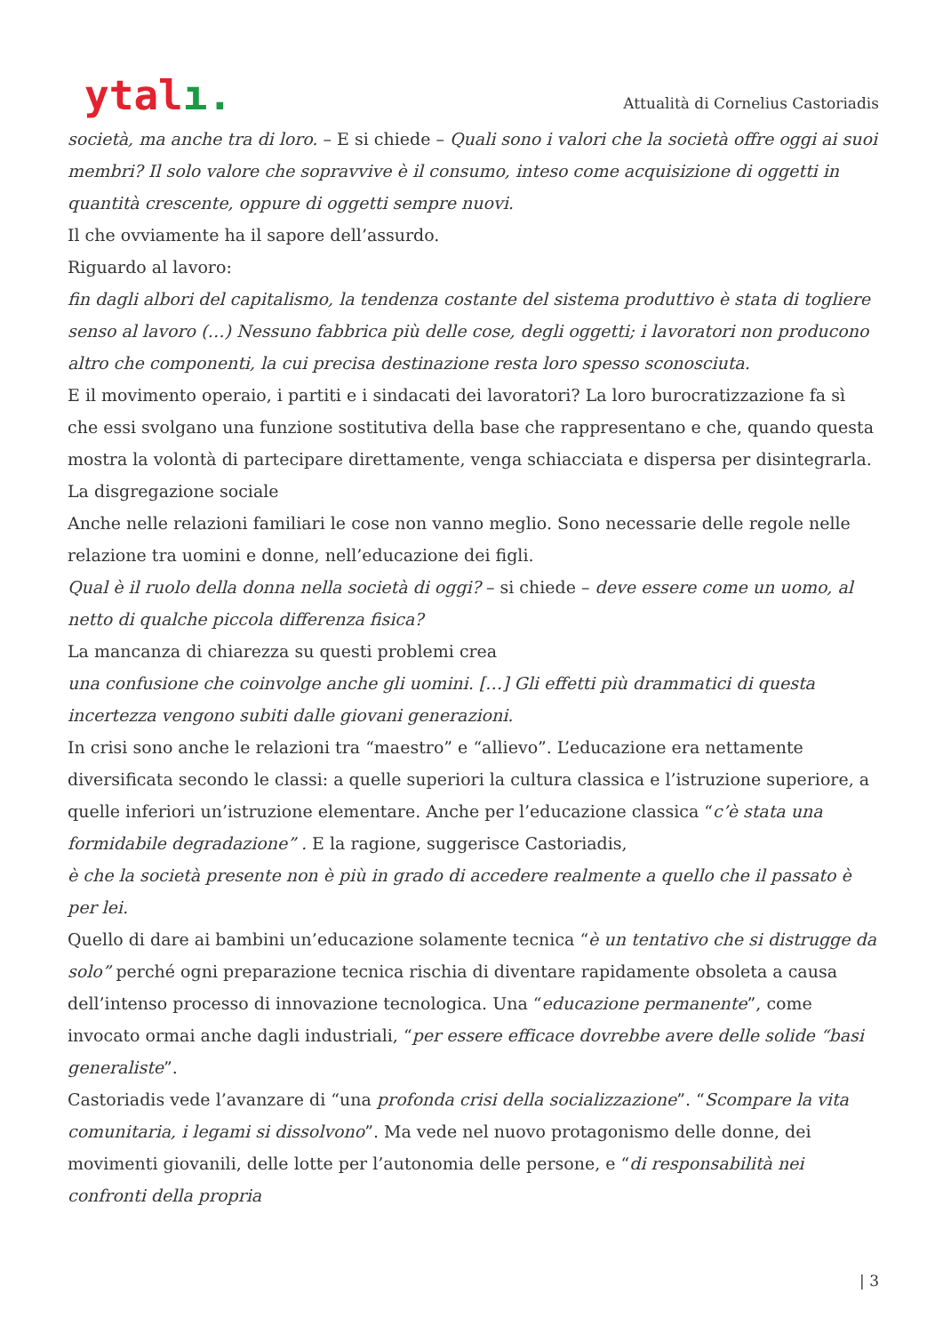ytalı.
Attualità di Cornelius Castoriadis
società, ma anche tra di loro. – E si chiede – Quali sono i valori che la società offre oggi ai suoi membri? Il solo valore che sopravvive è il consumo, inteso come acquisizione di oggetti in quantità crescente, oppure di oggetti sempre nuovi.
Il che ovviamente ha il sapore dell’assurdo.
Riguardo al lavoro:
fin dagli albori del capitalismo, la tendenza costante del sistema produttivo è stata di togliere senso al lavoro (…) Nessuno fabbrica più delle cose, degli oggetti; i lavoratori non producono altro che componenti, la cui precisa destinazione resta loro spesso sconosciuta.
E il movimento operaio, i partiti e i sindacati dei lavoratori? La loro burocratizzazione fa sì che essi svolgano una funzione sostitutiva della base che rappresentano e che, quando questa mostra la volontà di partecipare direttamente, venga schiacciata e dispersa per disintegrarla.
La disgregazione sociale
Anche nelle relazioni familiari le cose non vanno meglio. Sono necessarie delle regole nelle relazione tra uomini e donne, nell’educazione dei figli.
Qual è il ruolo della donna nella società di oggi? – si chiede – deve essere come un uomo, al netto di qualche piccola differenza fisica?
La mancanza di chiarezza su questi problemi crea
una confusione che coinvolge anche gli uomini. […] Gli effetti più drammatici di questa incertezza vengono subiti dalle giovani generazioni.
In crisi sono anche le relazioni tra “maestro” e “allievo”. L’educazione era nettamente diversificata secondo le classi: a quelle superiori la cultura classica e l’istruzione superiore, a quelle inferiori un’istruzione elementare. Anche per l’educazione classica “c’è stata una formidabile degradazione” . E la ragione, suggerisce Castoriadis,
è che la società presente non è più in grado di accedere realmente a quello che il passato è per lei.
Quello di dare ai bambini un’educazione solamente tecnica “è un tentativo che si distrugge da solo” perché ogni preparazione tecnica rischia di diventare rapidamente obsoleta a causa dell’intenso processo di innovazione tecnologica. Una “educazione permanente”, come invocato ormai anche dagli industriali, “per essere efficace dovrebbe avere delle solide “basi generaliste”.
Castoriadis vede l’avanzare di “una profonda crisi della socializzazione”. “Scompare la vita comunitaria, i legami si dissolvono”. Ma vede nel nuovo protagonismo delle donne, dei movimenti giovanili, delle lotte per l’autonomia delle persone, e “di responsabilità nei confronti della propria
| 3